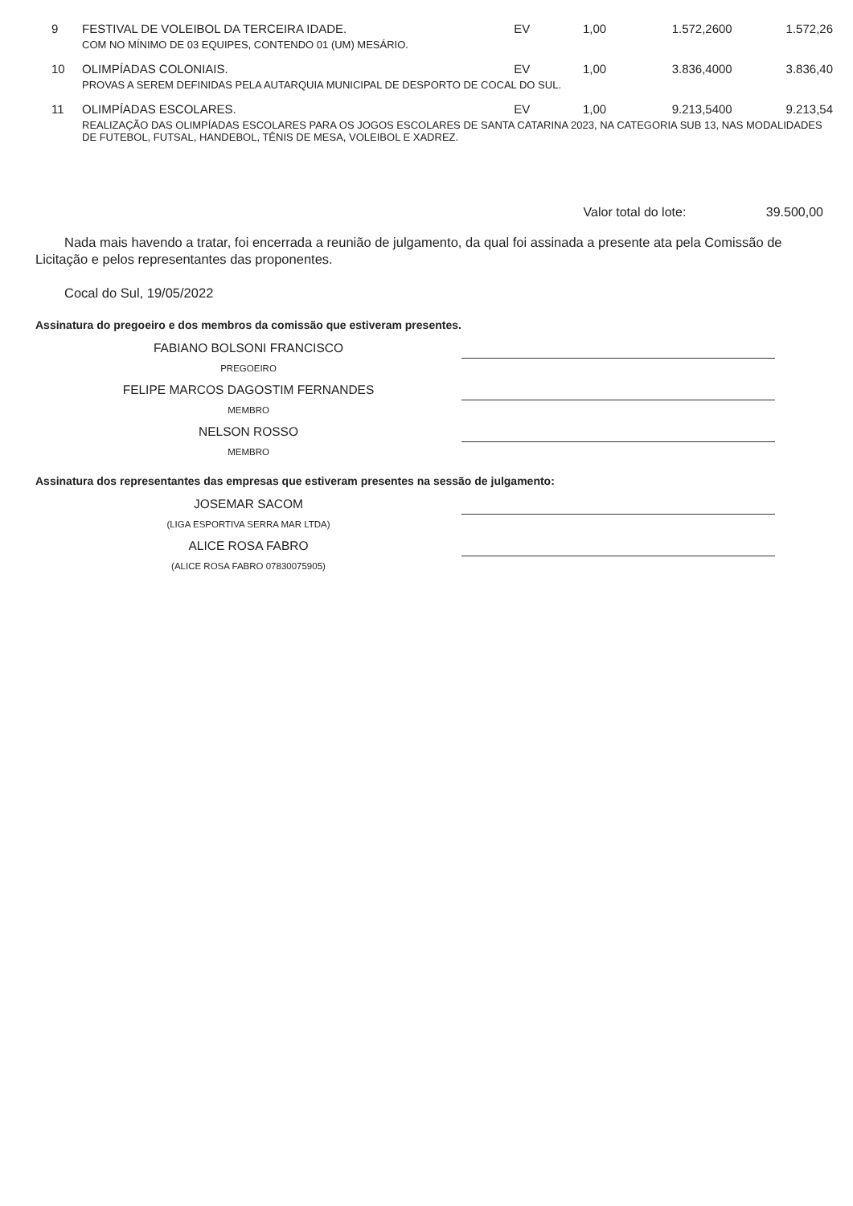| 9 | FESTIVAL DE VOLEIBOL DA TERCEIRA IDADE. | EV | 1,00 | 1.572,2600 | 1.572,26 |
| | COM NO MÍNIMO DE 03 EQUIPES, CONTENDO 01 (UM) MESÁRIO. | | | | |
| 10 | OLIMPÍADAS COLONIAIS. | EV | 1,00 | 3.836,4000 | 3.836,40 |
| | PROVAS A SEREM DEFINIDAS PELA AUTARQUIA MUNICIPAL DE DESPORTO DE COCAL DO SUL. | | | | |
| 11 | OLIMPÍADAS ESCOLARES. | EV | 1,00 | 9.213,5400 | 9.213,54 |
| | REALIZAÇÃO DAS OLIMPÍADAS ESCOLARES PARA OS JOGOS ESCOLARES DE SANTA CATARINA 2023, NA CATEGORIA SUB 13, NAS MODALIDADES DE FUTEBOL, FUTSAL, HANDEBOL, TÊNIS DE MESA, VOLEIBOL E XADREZ. | | | | |
Valor total do lote: 39.500,00
Nada mais havendo a tratar, foi encerrada a reunião de julgamento, da qual foi assinada a presente ata pela Comissão de Licitação e pelos representantes das proponentes.
Cocal do Sul, 19/05/2022
Assinatura do pregoeiro e dos membros da comissão que estiveram presentes.
FABIANO BOLSONI FRANCISCO
PREGOEIRO
FELIPE MARCOS DAGOSTIM FERNANDES
MEMBRO
NELSON ROSSO
MEMBRO
Assinatura dos representantes das empresas que estiveram presentes na sessão de julgamento:
JOSEMAR SACOM
(LIGA ESPORTIVA SERRA MAR LTDA)
ALICE ROSA FABRO
(ALICE ROSA FABRO 07830075905)